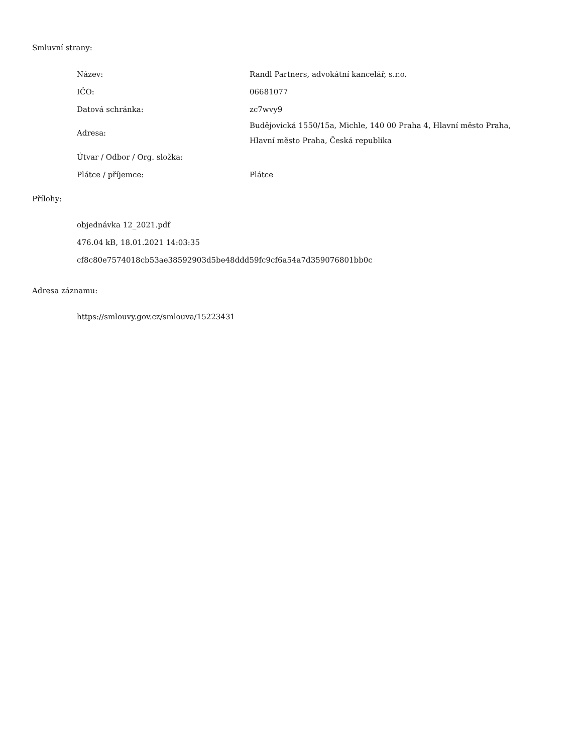Smluvní strany:
| Název: | Randl Partners, advokátní kancelář, s.r.o. |
| IČO: | 06681077 |
| Datová schránka: | zc7wvy9 |
| Adresa: | Budějovická 1550/15a, Michle, 140 00 Praha 4, Hlavní město Praha, Hlavní město Praha, Česká republika |
| Útvar / Odbor / Org. složka: | |
| Plátce / příjemce: | Plátce |
Přílohy:
objednávka 12_2021.pdf
476.04 kB, 18.01.2021 14:03:35
cf8c80e7574018cb53ae38592903d5be48ddd59fc9cf6a54a7d359076801bb0c
Adresa záznamu:
https://smlouvy.gov.cz/smlouva/15223431